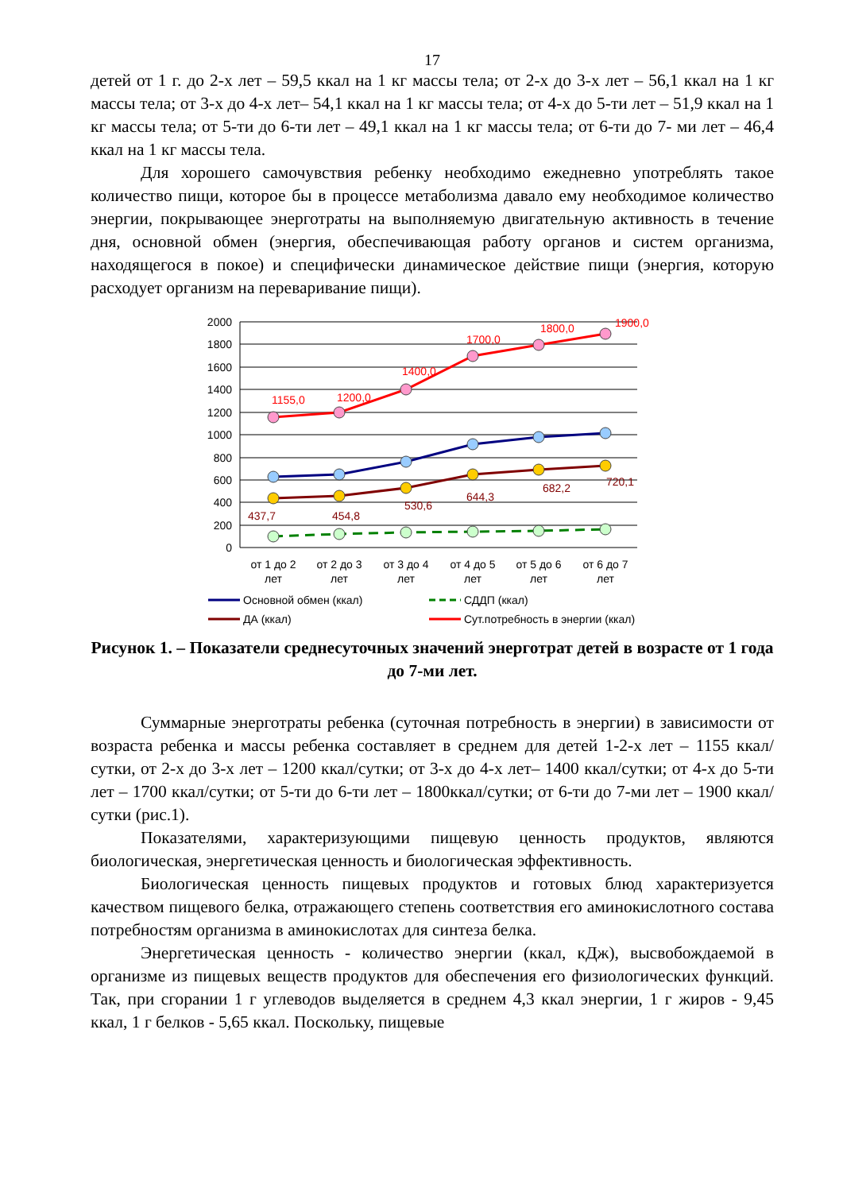17
детей от 1 г. до 2-х лет – 59,5 ккал на 1 кг массы тела; от 2-х до 3-х лет – 56,1 ккал на 1 кг массы тела; от 3-х до 4-х лет– 54,1 ккал на 1 кг массы тела; от 4-х до 5-ти лет – 51,9 ккал на 1 кг массы тела; от 5-ти до 6-ти лет – 49,1 ккал на 1 кг массы тела; от 6-ти до 7- ми лет – 46,4 ккал на 1 кг массы тела.
Для хорошего самочувствия ребенку необходимо ежедневно употреблять такое количество пищи, которое бы в процессе метаболизма давало ему необходимое количество энергии, покрывающее энерготраты на выполняемую двигательную активность в течение дня, основной обмен (энергия, обеспечивающая работу органов и систем организма, находящегося в покое) и специфически динамическое действие пищи (энергия, которую расходует организм на переваривание пищи).
2000
1800
1600
1400
1200
1000
800
600
400
200
0
1155,0
1200,0
1400,0
1700,0
1800,0
1900,0
437,7
454,8
530,6
644,3
682,2
720,1
от 1 до 2
лет
от 2 до 3
лет
от 3 до 4
лет
от 4 до 5
лет
от 5 до 6
лет
от 6 до 7
лет
Основной обмен (ккал)
СДДП (ккал)
ДА (ккал)
Сут.потребность в энергии (ккал)
Рисунок 1. – Показатели среднесуточных значений энерготрат детей в возрасте от 1 года до 7-ми лет.
Суммарные энерготраты ребенка (суточная потребность в энергии) в зависимости от возраста ребенка и массы ребенка составляет в среднем для детей 1-2-х лет – 1155 ккал/сутки, от 2-х до 3-х лет – 1200 ккал/сутки; от 3-х до 4-х лет– 1400 ккал/сутки; от 4-х до 5-ти лет – 1700 ккал/сутки; от 5-ти до 6-ти лет – 1800ккал/сутки; от 6-ти до 7-ми лет – 1900 ккал/сутки (рис.1).
Показателями, характеризующими пищевую ценность продуктов, являются биологическая, энергетическая ценность и биологическая эффективность.
Биологическая ценность пищевых продуктов и готовых блюд характеризуется качеством пищевого белка, отражающего степень соответствия его аминокислотного состава потребностям организма в аминокислотах для синтеза белка.
Энергетическая ценность - количество энергии (ккал, кДж), высвобождаемой в организме из пищевых веществ продуктов для обеспечения его физиологических функций. Так, при сгорании 1 г углеводов выделяется в среднем 4,3 ккал энергии, 1 г жиров - 9,45 ккал, 1 г белков - 5,65 ккал. Поскольку, пищевые